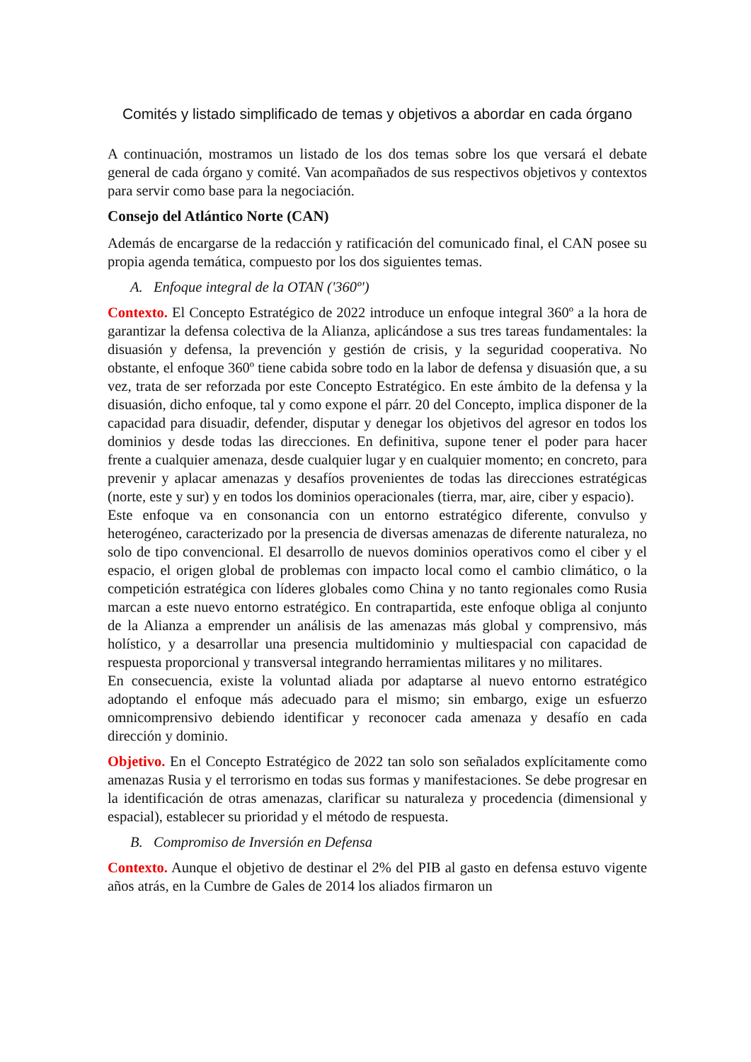Comités y listado simplificado de temas y objetivos a abordar en cada órgano
A continuación, mostramos un listado de los dos temas sobre los que versará el debate general de cada órgano y comité. Van acompañados de sus respectivos objetivos y contextos para servir como base para la negociación.
Consejo del Atlántico Norte (CAN)
Además de encargarse de la redacción y ratificación del comunicado final, el CAN posee su propia agenda temática, compuesto por los dos siguientes temas.
A. Enfoque integral de la OTAN ('360º')
Contexto. El Concepto Estratégico de 2022 introduce un enfoque integral 360º a la hora de garantizar la defensa colectiva de la Alianza, aplicándose a sus tres tareas fundamentales: la disuasión y defensa, la prevención y gestión de crisis, y la seguridad cooperativa. No obstante, el enfoque 360º tiene cabida sobre todo en la labor de defensa y disuasión que, a su vez, trata de ser reforzada por este Concepto Estratégico. En este ámbito de la defensa y la disuasión, dicho enfoque, tal y como expone el párr. 20 del Concepto, implica disponer de la capacidad para disuadir, defender, disputar y denegar los objetivos del agresor en todos los dominios y desde todas las direcciones. En definitiva, supone tener el poder para hacer frente a cualquier amenaza, desde cualquier lugar y en cualquier momento; en concreto, para prevenir y aplacar amenazas y desafíos provenientes de todas las direcciones estratégicas (norte, este y sur) y en todos los dominios operacionales (tierra, mar, aire, ciber y espacio).
Este enfoque va en consonancia con un entorno estratégico diferente, convulso y heterogéneo, caracterizado por la presencia de diversas amenazas de diferente naturaleza, no solo de tipo convencional. El desarrollo de nuevos dominios operativos como el ciber y el espacio, el origen global de problemas con impacto local como el cambio climático, o la competición estratégica con líderes globales como China y no tanto regionales como Rusia marcan a este nuevo entorno estratégico. En contrapartida, este enfoque obliga al conjunto de la Alianza a emprender un análisis de las amenazas más global y comprensivo, más holístico, y a desarrollar una presencia multidominio y multiespacial con capacidad de respuesta proporcional y transversal integrando herramientas militares y no militares.
En consecuencia, existe la voluntad aliada por adaptarse al nuevo entorno estratégico adoptando el enfoque más adecuado para el mismo; sin embargo, exige un esfuerzo omnicomprensivo debiendo identificar y reconocer cada amenaza y desafío en cada dirección y dominio.
Objetivo. En el Concepto Estratégico de 2022 tan solo son señalados explícitamente como amenazas Rusia y el terrorismo en todas sus formas y manifestaciones. Se debe progresar en la identificación de otras amenazas, clarificar su naturaleza y procedencia (dimensional y espacial), establecer su prioridad y el método de respuesta.
B. Compromiso de Inversión en Defensa
Contexto. Aunque el objetivo de destinar el 2% del PIB al gasto en defensa estuvo vigente años atrás, en la Cumbre de Gales de 2014 los aliados firmaron un